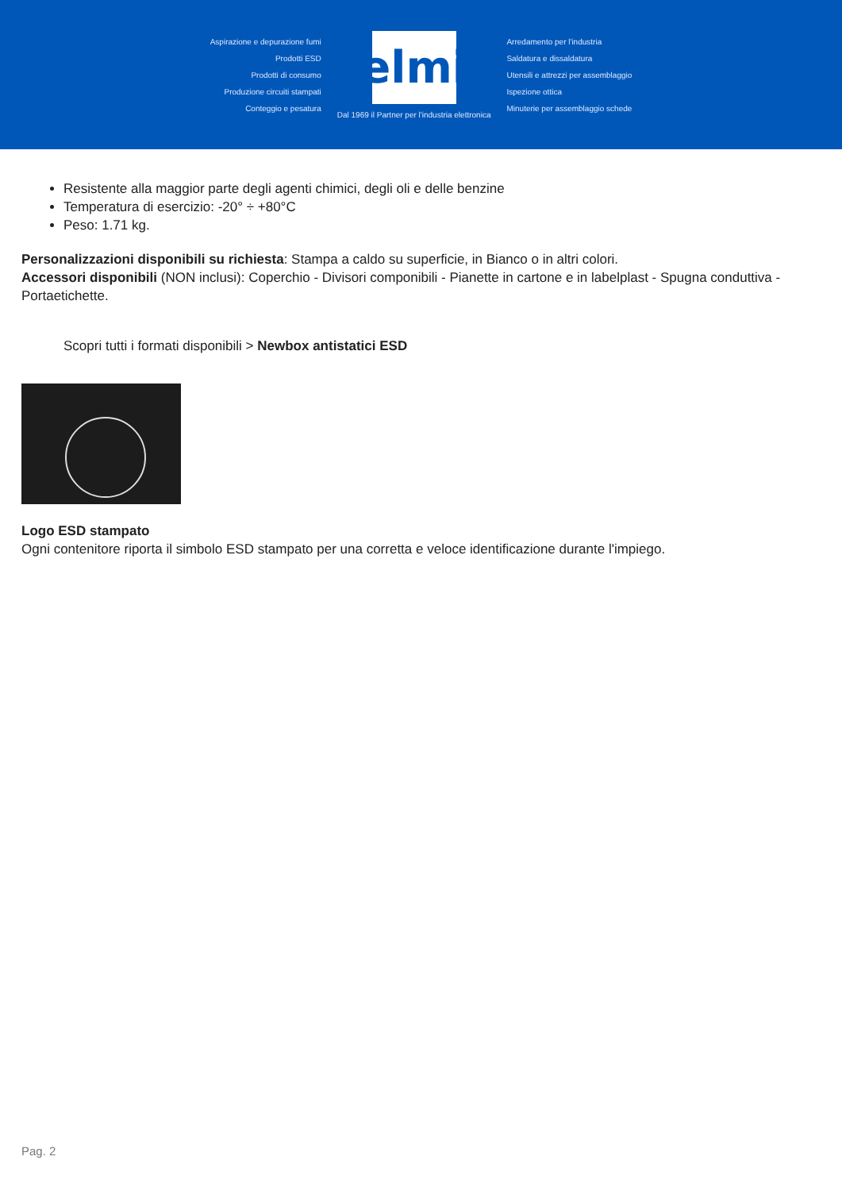Aspirazione e depurazione fumi
Prodotti ESD
Prodotti di consumo
Produzione circuiti stampati
Conteggio e pesatura
elmi
Dal 1969 il Partner per l'industria elettronica
Arredamento per l'industria
Saldatura e dissaldatura
Utensili e attrezzi per assemblaggio
Ispezione ottica
Minuterie per assemblaggio schede
Resistente alla maggior parte degli agenti chimici, degli oli e delle benzine
Temperatura di esercizio: -20° ÷ +80°C
Peso: 1.71 kg.
Personalizzazioni disponibili su richiesta: Stampa a caldo su superficie, in Bianco o in altri colori.
Accessori disponibili (NON inclusi): Coperchio - Divisori componibili - Pianette in cartone e in labelplast - Spugna conduttiva - Portaetichette.
Scopri tutti i formati disponibili > Newbox antistatici ESD
Logo ESD stampato
Ogni contenitore riporta il simbolo ESD stampato per una corretta e veloce identificazione durante l'impiego.
Pag. 2